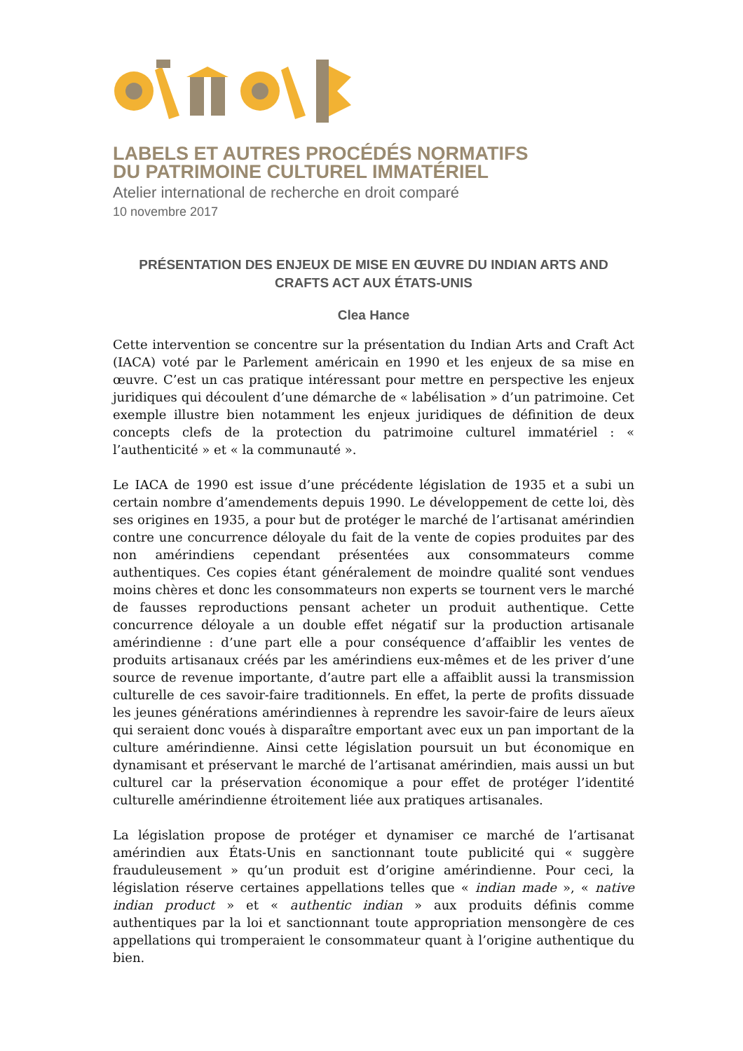LABELS ET AUTRES PROCÉDÉS NORMATIFS
DU PATRIMOINE CULTUREL IMMATÉRIEL
Atelier international de recherche en droit comparé
10 novembre 2017
PRÉSENTATION DES ENJEUX DE MISE EN ŒUVRE DU INDIAN ARTS AND CRAFTS ACT AUX ÉTATS-UNIS
Clea Hance
Cette intervention se concentre sur la présentation du Indian Arts and Craft Act (IACA) voté par le Parlement américain en 1990 et les enjeux de sa mise en œuvre. C’est un cas pratique intéressant pour mettre en perspective les enjeux juridiques qui découlent d’une démarche de « labélisation » d’un patrimoine. Cet exemple illustre bien notamment les enjeux juridiques de définition de deux concepts clefs de la protection du patrimoine culturel immatériel : « l’authenticité » et « la communauté ».
Le IACA de 1990 est issue d’une précédente législation de 1935 et a subi un certain nombre d’amendements depuis 1990. Le développement de cette loi, dès ses origines en 1935, a pour but de protéger le marché de l’artisanat amérindien contre une concurrence déloyale du fait de la vente de copies produites par des non amérindiens cependant présentées aux consommateurs comme authentiques. Ces copies étant généralement de moindre qualité sont vendues moins chères et donc les consommateurs non experts se tournent vers le marché de fausses reproductions pensant acheter un produit authentique. Cette concurrence déloyale a un double effet négatif sur la production artisanale amérindienne : d’une part elle a pour conséquence d’affaiblir les ventes de produits artisanaux créés par les amérindiens eux-mêmes et de les priver d’une source de revenue importante, d’autre part elle a affaiblit aussi la transmission culturelle de ces savoir-faire traditionnels. En effet, la perte de profits dissuade les jeunes générations amérindiennes à reprendre les savoir-faire de leurs aïeux qui seraient donc voués à disparaître emportant avec eux un pan important de la culture amérindienne. Ainsi cette législation poursuit un but économique en dynamisant et préservant le marché de l’artisanat amérindien, mais aussi un but culturel car la préservation économique a pour effet de protéger l’identité culturelle amérindienne étroitement liée aux pratiques artisanales.
La législation propose de protéger et dynamiser ce marché de l’artisanat amérindien aux États-Unis en sanctionnant toute publicité qui « suggère frauduleusement » qu’un produit est d’origine amérindienne. Pour ceci, la législation réserve certaines appellations telles que « indian made », « native indian product » et « authentic indian » aux produits définis comme authentiques par la loi et sanctionnant toute appropriation mensongère de ces appellations qui tromperaient le consommateur quant à l’origine authentique du bien.